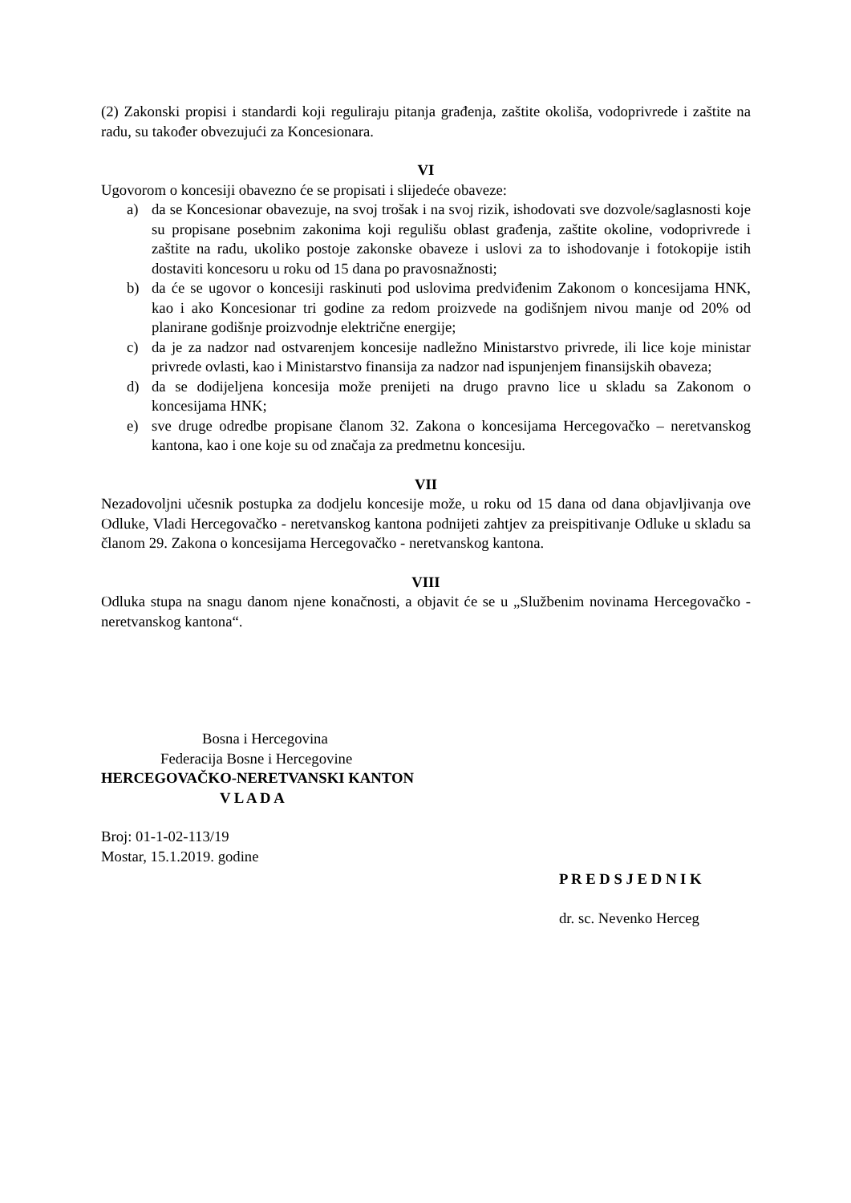(2) Zakonski propisi i standardi koji reguliraju pitanja građenja, zaštite okoliša, vodoprivrede i zaštite na radu, su također obvezujući za Koncesionara.
VI
Ugovorom o koncesiji obavezno će se propisati i slijedeće obaveze:
a) da se Koncesionar obavezuje, na svoj trošak i na svoj rizik, ishodovati sve dozvole/saglasnosti koje su propisane posebnim zakonima koji regulišu oblast građenja, zaštite okoline, vodoprivrede i zaštite na radu, ukoliko postoje zakonske obaveze i uslovi za to ishodovanje i fotokopije istih dostaviti koncesoru u roku od 15 dana po pravosnažnosti;
b) da će se ugovor o koncesiji raskinuti pod uslovima predviđenim Zakonom o koncesijama HNK, kao i ako Koncesionar tri godine za redom proizvede na godišnjem nivou manje od 20% od planirane godišnje proizvodnje električne energije;
c) da je za nadzor nad ostvarenjem koncesije nadležno Ministarstvo privrede, ili lice koje ministar privrede ovlasti, kao i Ministarstvo finansija za nadzor nad ispunjenjem finansijskih obaveza;
d) da se dodijeljena koncesija može prenijeti na drugo pravno lice u skladu sa Zakonom o koncesijama HNK;
e) sve druge odredbe propisane članom 32. Zakona o koncesijama Hercegovačko – neretvanskog kantona, kao i one koje su od značaja za predmetnu koncesiju.
VII
Nezadovoljni učesnik postupka za dodjelu koncesije može, u roku od 15 dana od dana objavljivanja ove Odluke, Vladi Hercegovačko - neretvanskog kantona podnijeti zahtjev za preispitivanje Odluke u skladu sa članom 29. Zakona o koncesijama Hercegovačko - neretvanskog kantona.
VIII
Odluka stupa na snagu danom njene konačnosti, a objavit će se u „Službenim novinama Hercegovačko - neretvanskog kantona“.
Bosna i Hercegovina
Federacija Bosne i Hercegovine
HERCEGOVAČKO-NERETVANSKI KANTON
V L A D A
Broj: 01-1-02-113/19
Mostar, 15.1.2019. godine
P R E D S J E D N I K
dr. sc. Nevenko Herceg